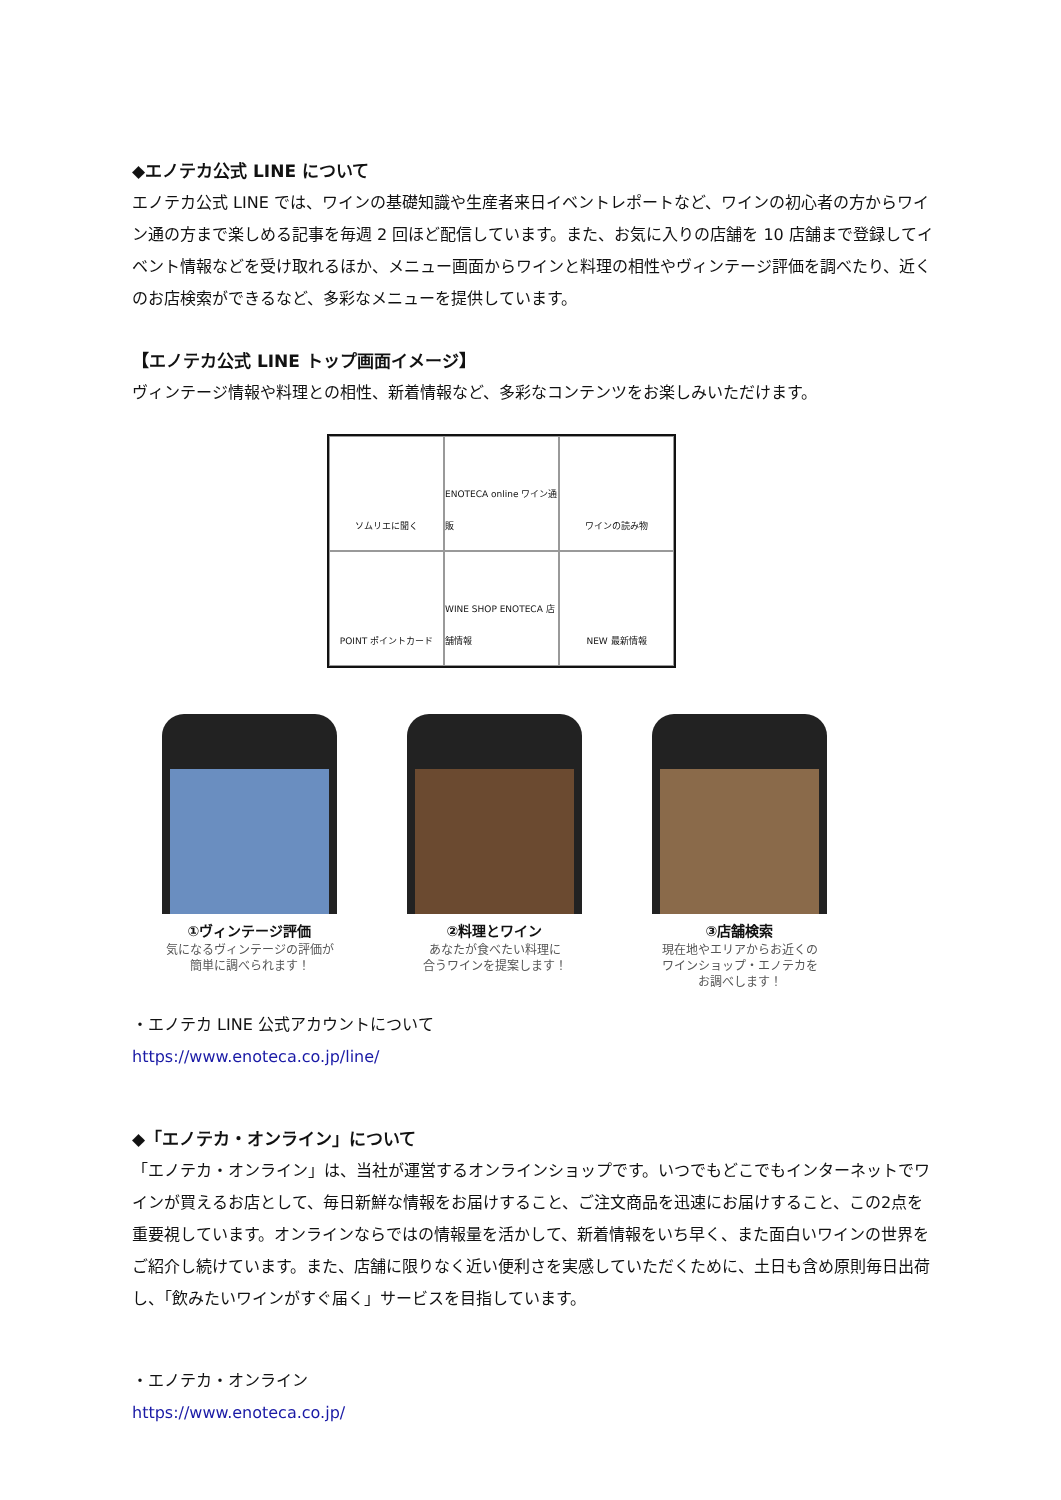◆エノテカ公式 LINE について
エノテカ公式 LINE では、ワインの基礎知識や生産者来日イベントレポートなど、ワインの初心者の方からワイン通の方まで楽しめる記事を毎週 2 回ほど配信しています。また、お気に入りの店舗を 10 店舗まで登録してイベント情報などを受け取れるほか、メニュー画面からワインと料理の相性やヴィンテージ評価を調べたり、近くのお店検索ができるなど、多彩なメニューを提供しています。
【エノテカ公式 LINE トップ画面イメージ】
ヴィンテージ情報や料理との相性、新着情報など、多彩なコンテンツをお楽しみいただけます。
ソムリエに聞く
ENOTECA online ワイン通販
ワインの読み物
POINT ポイントカード
WINE SHOP ENOTECA 店舗情報
NEW 最新情報
①ヴィンテージ評価
気になるヴィンテージの評価が
簡単に調べられます！
②料理とワイン
あなたが食べたい料理に
合うワインを提案します！
③店舗検索
現在地やエリアからお近くの
ワインショップ・エノテカを
お調べします！
・エノテカ LINE 公式アカウントについて
https://www.enoteca.co.jp/line/
◆「エノテカ・オンライン」について
「エノテカ・オンライン」は、当社が運営するオンラインショップです。いつでもどこでもインターネットでワインが買えるお店として、毎日新鮮な情報をお届けすること、ご注文商品を迅速にお届けすること、この2点を重要視しています。オンラインならではの情報量を活かして、新着情報をいち早く、また面白いワインの世界をご紹介し続けています。また、店舗に限りなく近い便利さを実感していただくために、土日も含め原則毎日出荷し、「飲みたいワインがすぐ届く」サービスを目指しています。
・エノテカ・オンライン
https://www.enoteca.co.jp/